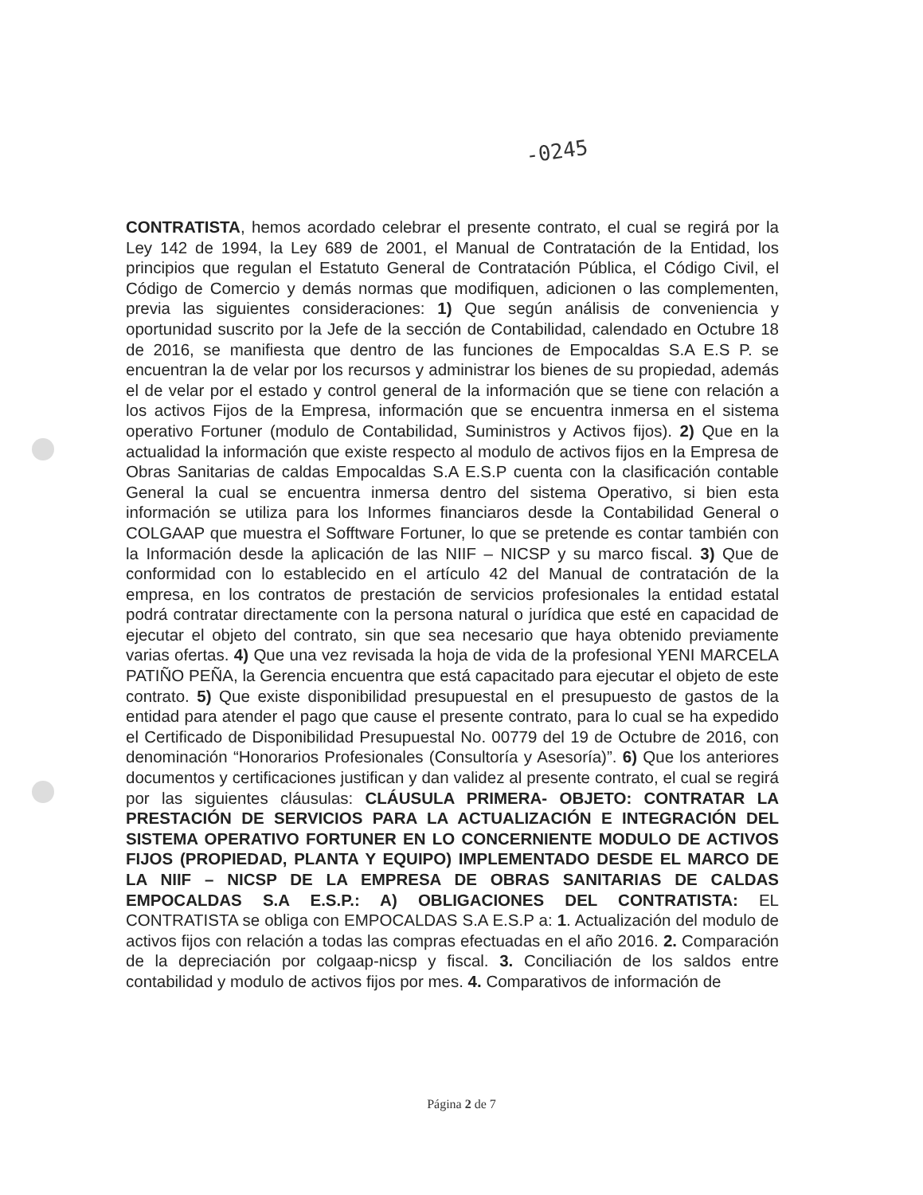-0245
CONTRATISTA, hemos acordado celebrar el presente contrato, el cual se regirá por la Ley 142 de 1994, la Ley 689 de 2001, el Manual de Contratación de la Entidad, los principios que regulan el Estatuto General de Contratación Pública, el Código Civil, el Código de Comercio y demás normas que modifiquen, adicionen o las complementen, previa las siguientes consideraciones: 1) Que según análisis de conveniencia y oportunidad suscrito por la Jefe de la sección de Contabilidad, calendado en Octubre 18 de 2016, se manifiesta que dentro de las funciones de Empocaldas S.A E.S P. se encuentran la de velar por los recursos y administrar los bienes de su propiedad, además el de velar por el estado y control general de la información que se tiene con relación a los activos Fijos de la Empresa, información que se encuentra inmersa en el sistema operativo Fortuner (modulo de Contabilidad, Suministros y Activos fijos). 2) Que en la actualidad la información que existe respecto al modulo de activos fijos en la Empresa de Obras Sanitarias de caldas Empocaldas S.A E.S.P cuenta con la clasificación contable General la cual se encuentra inmersa dentro del sistema Operativo, si bien esta información se utiliza para los Informes financiaros desde la Contabilidad General o COLGAAP que muestra el Sofftware Fortuner, lo que se pretende es contar también con la Información desde la aplicación de las NIIF – NICSP y su marco fiscal. 3) Que de conformidad con lo establecido en el artículo 42 del Manual de contratación de la empresa, en los contratos de prestación de servicios profesionales la entidad estatal podrá contratar directamente con la persona natural o jurídica que esté en capacidad de ejecutar el objeto del contrato, sin que sea necesario que haya obtenido previamente varias ofertas. 4) Que una vez revisada la hoja de vida de la profesional YENI MARCELA PATIÑO PEÑA, la Gerencia encuentra que está capacitado para ejecutar el objeto de este contrato. 5) Que existe disponibilidad presupuestal en el presupuesto de gastos de la entidad para atender el pago que cause el presente contrato, para lo cual se ha expedido el Certificado de Disponibilidad Presupuestal No. 00779 del 19 de Octubre de 2016, con denominación “Honorarios Profesionales (Consultoría y Asesoría)”. 6) Que los anteriores documentos y certificaciones justifican y dan validez al presente contrato, el cual se regirá por las siguientes cláusulas: CLÁUSULA PRIMERA- OBJETO: CONTRATAR LA PRESTACIÓN DE SERVICIOS PARA LA ACTUALIZACIÓN E INTEGRACIÓN DEL SISTEMA OPERATIVO FORTUNER EN LO CONCERNIENTE MODULO DE ACTIVOS FIJOS (PROPIEDAD, PLANTA Y EQUIPO) IMPLEMENTADO DESDE EL MARCO DE LA NIIF – NICSP DE LA EMPRESA DE OBRAS SANITARIAS DE CALDAS EMPOCALDAS S.A E.S.P.: A) OBLIGACIONES DEL CONTRATISTA: EL CONTRATISTA se obliga con EMPOCALDAS S.A E.S.P a: 1. Actualización del modulo de activos fijos con relación a todas las compras efectuadas en el año 2016. 2. Comparación de la depreciación por colgaap-nicsp y fiscal. 3. Conciliación de los saldos entre contabilidad y modulo de activos fijos por mes. 4. Comparativos de información de
Página 2 de 7